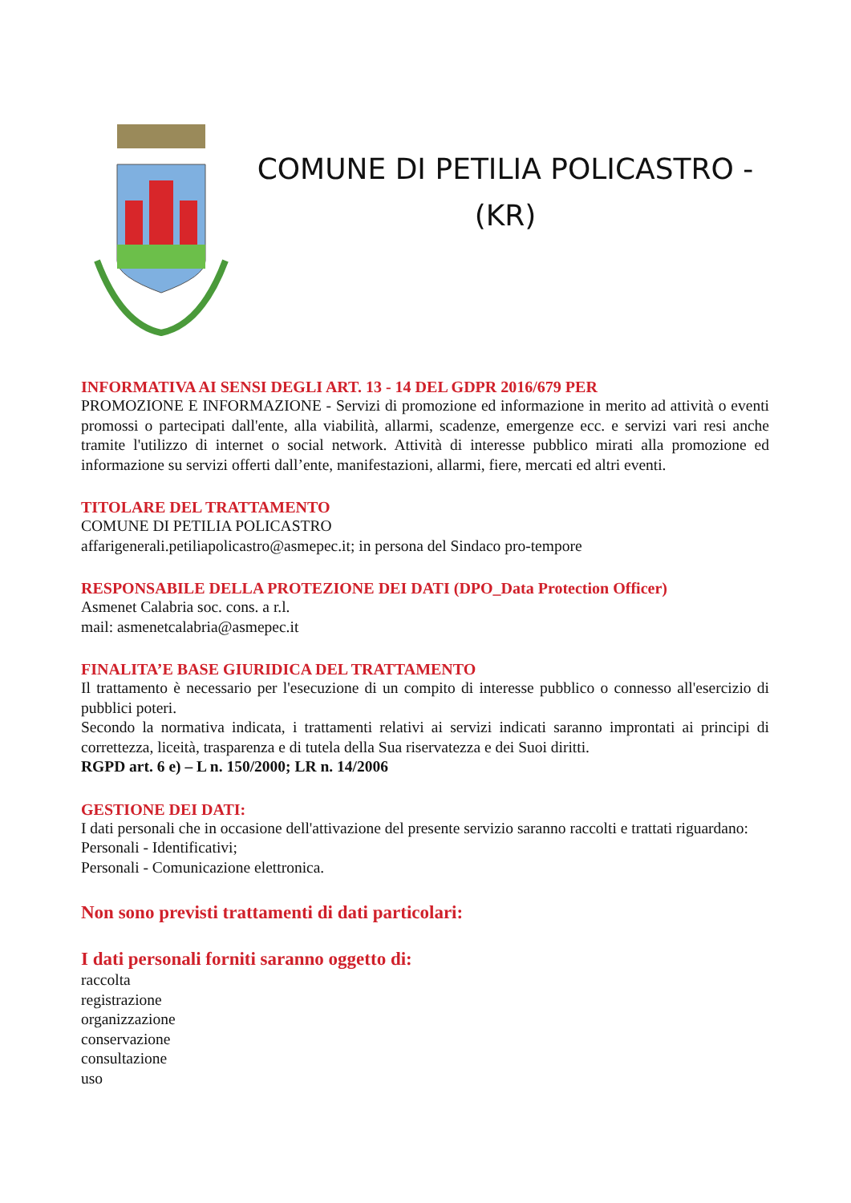COMUNE DI PETILIA POLICASTRO -
(KR)
INFORMATIVA AI SENSI DEGLI ART. 13 - 14 DEL GDPR 2016/679 PER
PROMOZIONE E INFORMAZIONE - Servizi di promozione ed informazione in merito ad attività o eventi promossi o partecipati dall'ente, alla viabilità, allarmi, scadenze, emergenze ecc. e servizi vari resi anche tramite l'utilizzo di internet o social network. Attività di interesse pubblico mirati alla promozione ed informazione su servizi offerti dall’ente, manifestazioni, allarmi, fiere, mercati ed altri eventi.
TITOLARE DEL TRATTAMENTO
COMUNE DI PETILIA POLICASTRO
affarigenerali.petiliapolicastro@asmepec.it; in persona del Sindaco pro-tempore
RESPONSABILE DELLA PROTEZIONE DEI DATI (DPO_Data Protection Officer)
Asmenet Calabria soc. cons. a r.l.
mail: asmenetcalabria@asmepec.it
FINALITA’E BASE GIURIDICA DEL TRATTAMENTO
Il trattamento è necessario per l'esecuzione di un compito di interesse pubblico o connesso all'esercizio di pubblici poteri.
Secondo la normativa indicata, i trattamenti relativi ai servizi indicati saranno improntati ai principi di correttezza, liceità, trasparenza e di tutela della Sua riservatezza e dei Suoi diritti.
RGPD art. 6 e) – L n. 150/2000; LR n. 14/2006
GESTIONE DEI DATI:
I dati personali che in occasione dell'attivazione del presente servizio saranno raccolti e trattati riguardano:
Personali - Identificativi;
Personali - Comunicazione elettronica.
Non sono previsti trattamenti di dati particolari:
I dati personali forniti saranno oggetto di:
raccolta
registrazione
organizzazione
conservazione
consultazione
uso